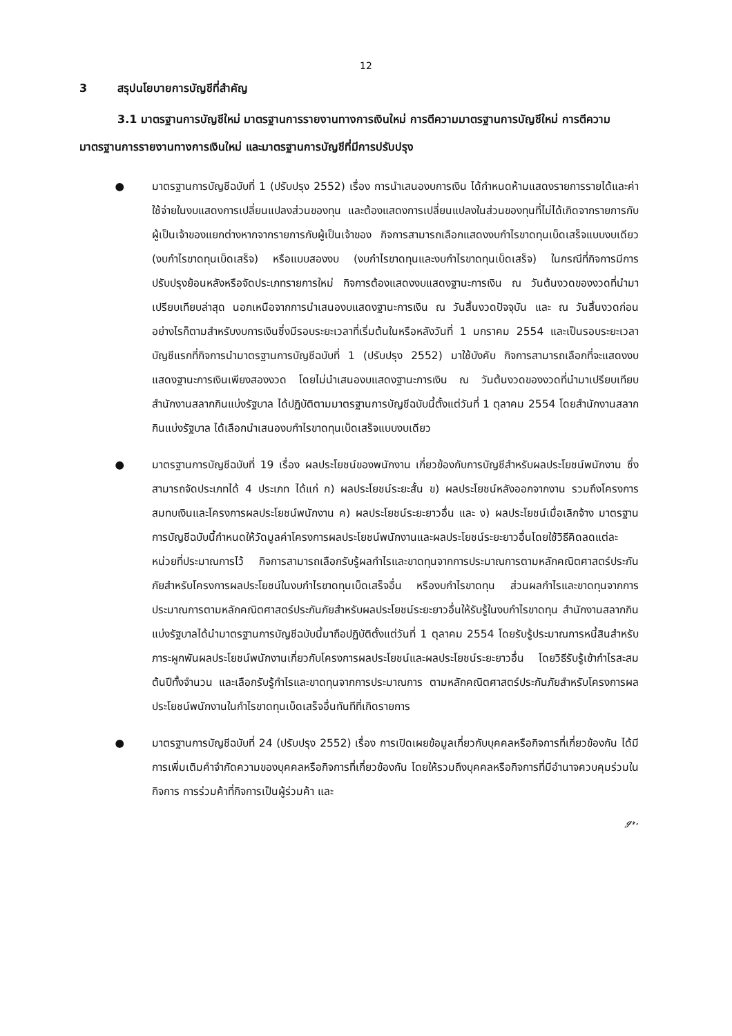12
3 สรุปนโยบายการบัญชีที่สำคัญ
3.1 มาตรฐานการบัญชีใหม่ มาตรฐานการรายงานทางการเงินใหม่ การตีความมาตรฐานการบัญชีใหม่ การตีความมาตรฐานการรายงานทางการเงินใหม่ และมาตรฐานการบัญชีที่มีการปรับปรุง
● มาตรฐานการบัญชีฉบับที่ 1 (ปรับปรุง 2552) เรื่อง การนำเสนองบการเงิน ได้กำหนดห้ามแสดงรายการรายได้และค่าใช้จ่ายในงบแสดงการเปลี่ยนแปลงส่วนของทุน และต้องแสดงการเปลี่ยนแปลงในส่วนของทุนที่ไม่ได้เกิดจากรายการกับผู้เป็นเจ้าของแยกต่างหากจากรายการกับผู้เป็นเจ้าของ กิจการสามารถเลือกแสดงงบกำไรขาดทุนเบ็ดเสร็จแบบงบเดียว (งบกำไรขาดทุนเบ็ดเสร็จ) หรือแบบสองงบ (งบกำไรขาดทุนและงบกำไรขาดทุนเบ็ดเสร็จ) ในกรณีที่กิจการมีการปรับปรุงย้อนหลังหรือจัดประเภทรายการใหม่ กิจการต้องแสดงงบแสดงฐานะการเงิน ณ วันต้นงวดของงวดที่นำมาเปรียบเทียบล่าสุด นอกเหนือจากการนำเสนองบแสดงฐานะการเงิน ณ วันสิ้นงวดปัจจุบัน และ ณ วันสิ้นงวดก่อน อย่างไรก็ตามสำหรับงบการเงินซึ่งมีรอบระยะเวลาที่เริ่มต้นในหรือหลังวันที่ 1 มกราคม 2554 และเป็นรอบระยะเวลาบัญชีแรกที่กิจการนำมาตรฐานการบัญชีฉบับที่ 1 (ปรับปรุง 2552) มาใช้บังคับ กิจการสามารถเลือกที่จะแสดงงบแสดงฐานะการเงินเพียงสองงวด โดยไม่นำเสนองบแสดงฐานะการเงิน ณ วันต้นงวดของงวดที่นำมาเปรียบเทียบ สำนักงานสลากกินแบ่งรัฐบาล ได้ปฏิบัติตามมาตรฐานการบัญชีฉบับนี้ตั้งแต่วันที่ 1 ตุลาคม 2554 โดยสำนักงานสลากกินแบ่งรัฐบาล ได้เลือกนำเสนองบกำไรขาดทุนเบ็ดเสร็จแบบงบเดียว
● มาตรฐานการบัญชีฉบับที่ 19 เรื่อง ผลประโยชน์ของพนักงาน เกี่ยวข้องกับการบัญชีสำหรับผลประโยชน์พนักงาน ซึ่งสามารถจัดประเภทได้ 4 ประเภท ได้แก่ ก) ผลประโยชน์ระยะสั้น ข) ผลประโยชน์หลังออกจากงาน รวมถึงโครงการสมทบเงินและโครงการผลประโยชน์พนักงาน ค) ผลประโยชน์ระยะยาวอื่น และ ง) ผลประโยชน์เมื่อเลิกจ้าง มาตรฐานการบัญชีฉบับนี้กำหนดให้วัดมูลค่าโครงการผลประโยชน์พนักงานและผลประโยชน์ระยะยาวอื่นโดยใช้วิธีคิดลดแต่ละหน่วยที่ประมาณการไว้ กิจการสามารถเลือกรับรู้ผลกำไรและขาดทุนจากการประมาณการตามหลักคณิตศาสตร์ประกันภัยสำหรับโครงการผลประโยชน์ในงบกำไรขาดทุนเบ็ดเสร็จอื่น หรืองบกำไรขาดทุน ส่วนผลกำไรและขาดทุนจากการประมาณการตามหลักคณิตศาสตร์ประกันภัยสำหรับผลประโยชน์ระยะยาวอื่นให้รับรู้ในงบกำไรขาดทุน สำนักงานสลากกินแบ่งรัฐบาลได้นำมาตรฐานการบัญชีฉบับนี้มาถือปฏิบัติตั้งแต่วันที่ 1 ตุลาคม 2554 โดยรับรู้ประมาณการหนี้สินสำหรับภาระผูกพันผลประโยชน์พนักงานเกี่ยวกับโครงการผลประโยชน์และผลประโยชน์ระยะยาวอื่น โดยวิธีรับรู้เข้ากำไรสะสมต้นปีทั้งจำนวน และเลือกรับรู้กำไรและขาดทุนจากการประมาณการ ตามหลักคณิตศาสตร์ประกันภัยสำหรับโครงการผลประโยชน์พนักงานในกำไรขาดทุนเบ็ดเสร็จอื่นทันทีที่เกิดรายการ
● มาตรฐานการบัญชีฉบับที่ 24 (ปรับปรุง 2552) เรื่อง การเปิดเผยข้อมูลเกี่ยวกับบุคคลหรือกิจการที่เกี่ยวข้องกัน ได้มีการเพิ่มเติมคำจำกัดความของบุคคลหรือกิจการที่เกี่ยวข้องกัน โดยให้รวมถึงบุคคลหรือกิจการที่มีอำนาจควบคุมร่วมในกิจการ การร่วมค้าที่กิจการเป็นผู้ร่วมค้า และ
ℊ𝓇.